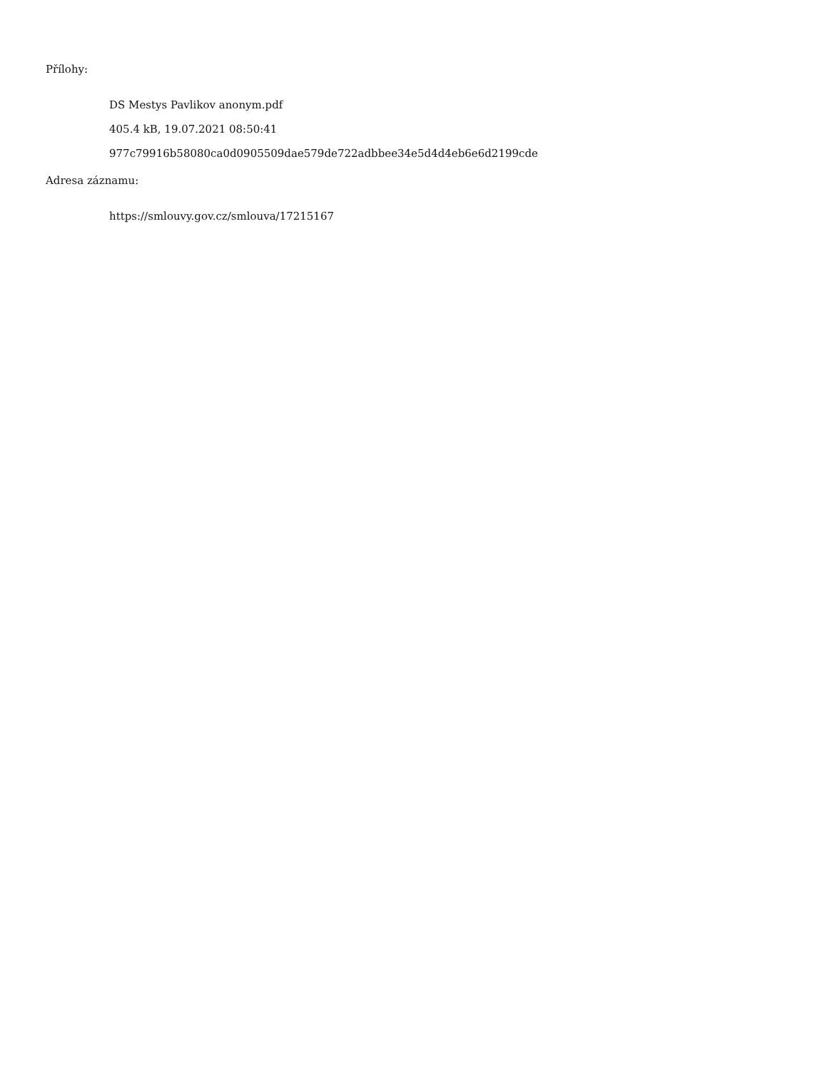Přílohy:
DS Mestys Pavlikov anonym.pdf
405.4 kB, 19.07.2021 08:50:41
977c79916b58080ca0d0905509dae579de722adbbee34e5d4d4eb6e6d2199cde
Adresa záznamu:
https://smlouvy.gov.cz/smlouva/17215167